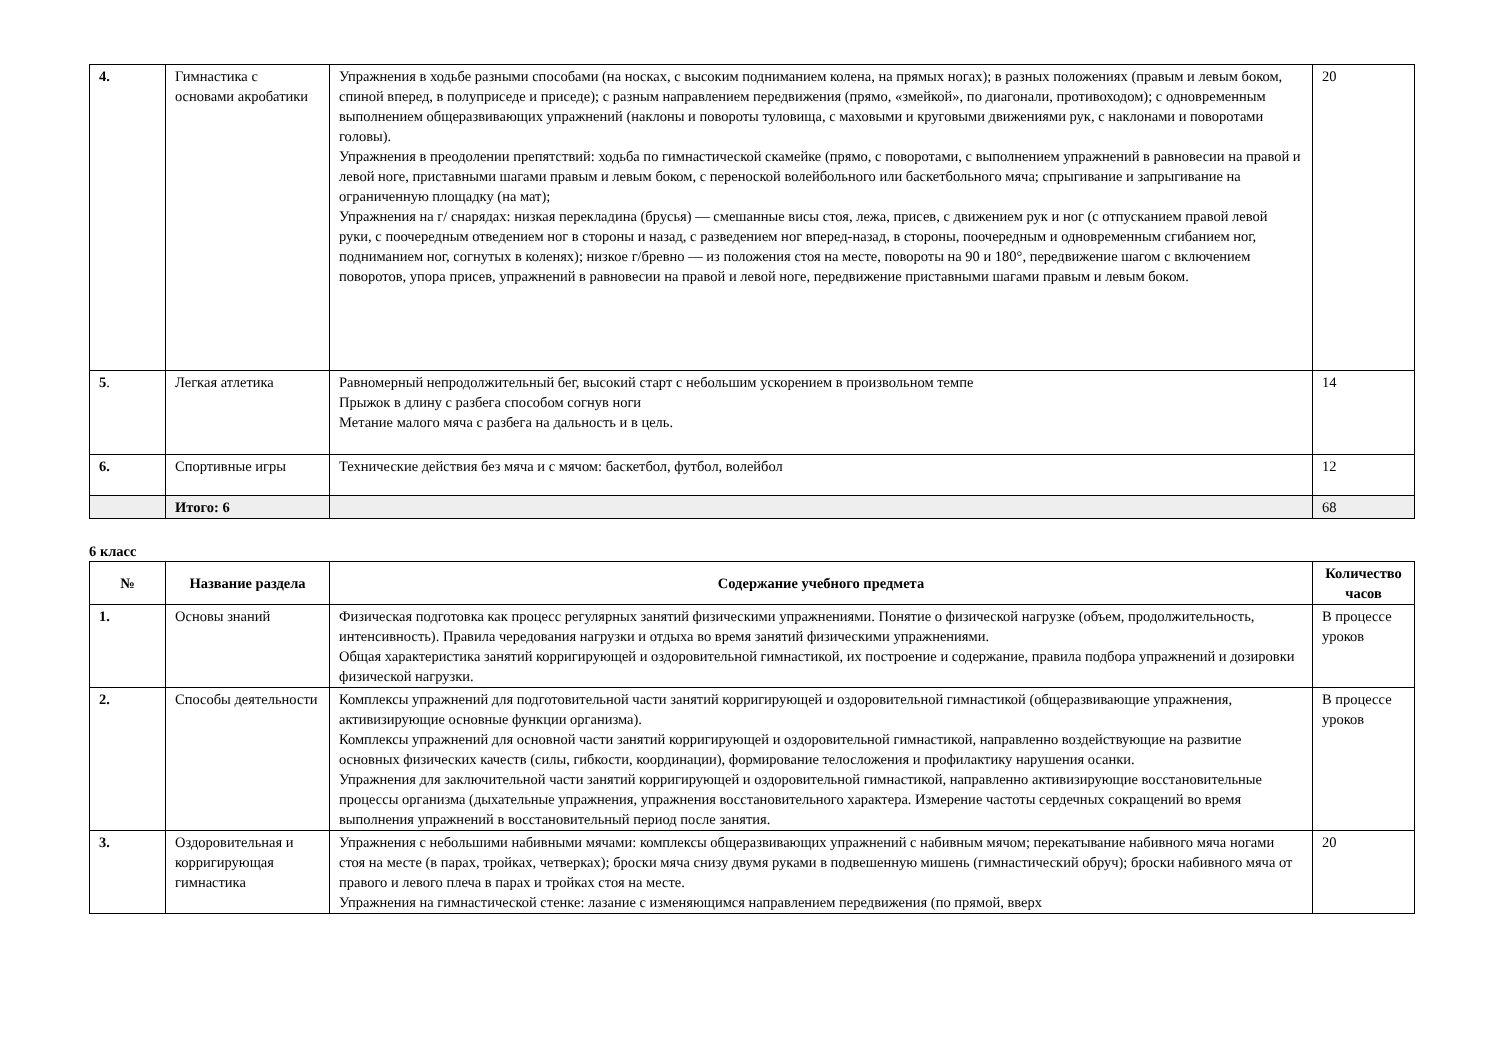| 4. | Гимнастика с основами акробатики | Упражнения в ходьбе разными способами (на носках, с высоким подниманием колена, на прямых ногах); в разных положениях (правым и левым боком, спиной вперед, в полуприседе и приседе); с разным направлением передвижения (прямо, «змейкой», по диагонали, противоходом); с одновременным выполнением общеразвивающих упражнений (наклоны и повороты туловища, с маховыми и круговыми движениями рук, с наклонами и поворотами головы). Упражнения в преодолении препятствий: ходьба по гимнастической скамейке (прямо, с поворотами, с выполнением упражнений в равновесии на правой и левой ноге, приставными шагами правым и левым боком, с переноской волейбольного или баскетбольного мяча; спрыгивание и запрыгивание на ограниченную площадку (на мат); Упражнения на г/ снарядах: низкая перекладина (брусья) — смешанные висы стоя, лежа, присев, с движением рук и ног (с отпусканием правой левой руки, с поочередным отведением ног в стороны и назад, с разведением ног вперед-назад, в стороны, поочередным и одновременным сгибанием ног, подниманием ног, согнутых в коленях); низкое г/бревно — из положения стоя на месте, повороты на 90 и 180°, передвижение шагом с включением поворотов, упора присев, упражнений в равновесии на правой и левой ноге, передвижение приставными шагами правым и левым боком. | 20 |
| 5 . | Легкая атлетика | Равномерный непродолжительный бег, высокий старт с небольшим ускорением в произвольном темпе Прыжок в длину с разбега способом согнув ноги Метание малого мяча с разбега на дальность и в цель. | 14 |
| 6. | Спортивные игры | Технические действия без мяча и с мячом: баскетбол, футбол, волейбол | 12 |
| | Итого: 6 | | 68 |
6 класс
| № | Название раздела | Содержание учебного предмета | Количество часов |
| --- | --- | --- | --- |
| 1. | Основы знаний | Физическая подготовка как процесс регулярных занятий физическими упражнениями. Понятие о физической нагрузке (объем, продолжительность, интенсивность). Правила чередования нагрузки и отдыха во время занятий физическими упражнениями. Общая характеристика занятий корригирующей и оздоровительной гимнастикой, их построение и содержание, правила подбора упражнений и дозировки физической нагрузки. | В процессе уроков |
| 2. | Способы деятельности | Комплексы упражнений для подготовительной части занятий корригирующей и оздоровительной гимнастикой (общеразвивающие упражнения, активизирующие основные функции организма). Комплексы упражнений для основной части занятий корригирующей и оздоровительной гимнастикой, направленно воздействующие на развитие основных физических качеств (силы, гибкости, координации), формирование телосложения и профилактику нарушения осанки. Упражнения для заключительной части занятий корригирующей и оздоровительной гимнастикой, направленно активизирующие восстановительные процессы организма (дыхательные упражнения, упражнения восстановительного характера. Измерение частоты сердечных сокращений во время выполнения упражнений в восстановительный период после занятия. | В процессе уроков |
| 3. | Оздоровительная и корригирующая гимнастика | Упражнения с небольшими набивными мячами: комплексы общеразвивающих упражнений с набивным мячом; перекатывание набивного мяча ногами стоя на месте (в парах, тройках, четверках); броски мяча снизу двумя руками в подвешенную мишень (гимнастический обруч); броски набивного мяча от правого и левого плеча в парах и тройках стоя на месте. Упражнения на гимнастической стенке: лазание с изменяющимся направлением передвижения (по прямой, вверх | 20 |